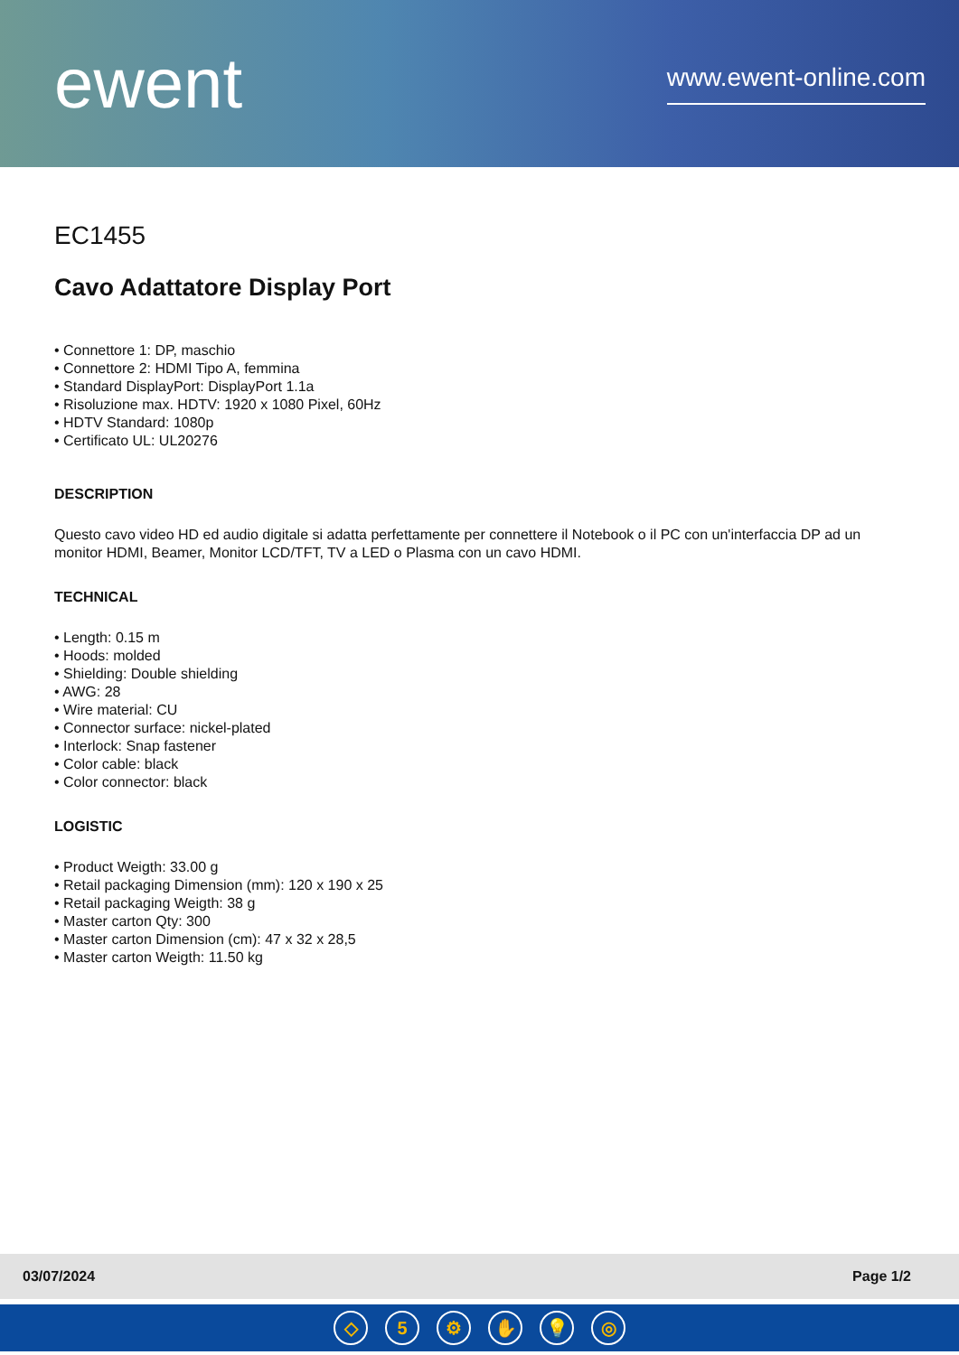ewent
www.ewent-online.com
EC1455
Cavo Adattatore Display Port
• Connettore 1: DP, maschio
• Connettore 2: HDMI Tipo A, femmina
• Standard DisplayPort: DisplayPort 1.1a
• Risoluzione max. HDTV: 1920 x 1080 Pixel, 60Hz
• HDTV Standard: 1080p
• Certificato UL: UL20276
DESCRIPTION
Questo cavo video HD ed audio digitale si adatta perfettamente per connettere il Notebook o il PC con un'interfaccia DP ad un monitor HDMI, Beamer, Monitor LCD/TFT, TV a LED o Plasma con un cavo HDMI.
TECHNICAL
• Length: 0.15 m
• Hoods: molded
• Shielding: Double shielding
• AWG: 28
• Wire material: CU
• Connector surface: nickel-plated
• Interlock: Snap fastener
• Color cable: black
• Color connector: black
LOGISTIC
• Product Weigth: 33.00 g
• Retail packaging Dimension (mm): 120 x 190 x 25
• Retail packaging Weigth: 38 g
• Master carton Qty: 300
• Master carton Dimension (cm): 47 x 32 x 28,5
• Master carton Weigth: 11.50 kg
03/07/2024 Page 1/2
◇ 5 ⚙ ✋ 💡 ◎